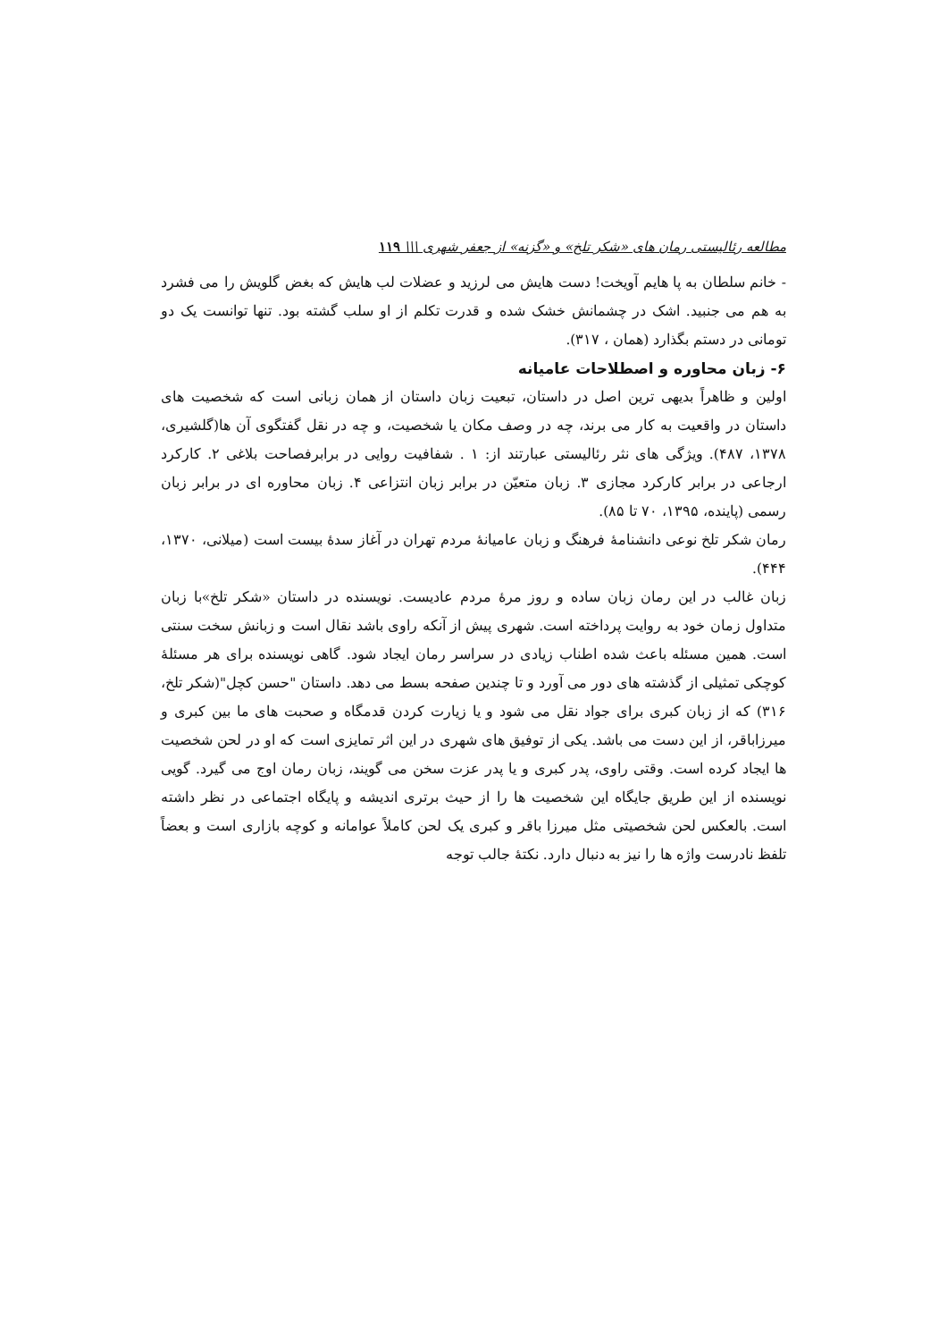مطالعه رئالیستی رمان های «شکر تلخ» و «گزنه» از جعفر شهری \\\ ۱۱۹
- خانم سلطان به پا هایم آویخت! دست هایش می لرزید و عضلات لب هایش که بغض گلویش را می فشرد به هم می جنبید. اشک در چشمانش خشک شده و قدرت تکلم از او سلب گشته بود. تنها توانست یک دو تومانی در دستم بگذارد (همان ، ۳۱۷).
۶- زبان محاوره و اصطلاحات عامیانه
اولین و ظاهراً بدیهی ترین اصل در داستان، تبعیت زبان داستان از همان زبانی است که شخصیت های داستان در واقعیت به کار می برند، چه در وصف مکان یا شخصیت، و چه در نقل گفتگوی آن ها(گلشیری، ۱۳۷۸، ۴۸۷). ویژگی های نثر رئالیستی عبارتند از: ۱ . شفافیت روایی در برابرفصاحت بلاغی ۲. کارکرد ارجاعی در برابر کارکرد مجازی ۳. زبان متعیّن در برابر زبان انتزاعی ۴. زبان محاوره ای در برابر زبان رسمی (پاینده، ۱۳۹۵، ۷۰ تا ۸۵).
رمان شکر تلخ نوعی دانشنامهٔ فرهنگ و زبان عامیانهٔ مردم تهران در آغاز سدهٔ بیست است (میلانی، ۱۳۷۰، ۴۴۴).
زبان غالب در این رمان زبان ساده و روز مرهٔ مردم عادیست. نویسنده در داستان «شکر تلخ»با زبان متداول زمان خود به روایت پرداخته است. شهری پیش از آنکه راوی باشد نقال است و زبانش سخت سنتی است. همین مسئله باعث شده اطناب زیادی در سراسر رمان ایجاد شود. گاهی نویسنده برای هر مسئلهٔ کوچکی تمثیلی از گذشته های دور می آورد و تا چندین صفحه بسط می دهد. داستان "حسن کچل"(شکر تلخ، ۳۱۶) که از زبان کبری برای جواد نقل می شود و یا زیارت کردن قدمگاه و صحبت های ما بین کبری و میرزاباقر، از این دست می باشد. یکی از توفیق های شهری در این اثر تمایزی است که او در لحن شخصیت ها ایجاد کرده است. وقتی راوی، پدر کبری و یا پدر عزت سخن می گویند، زبان رمان اوج می گیرد. گویی نویسنده از این طریق جایگاه این شخصیت ها را از حیث برتری اندیشه و پایگاه اجتماعی در نظر داشته است. بالعکس لحن شخصیتی مثل میرزا باقر و کبری یک لحن کاملاً عوامانه و کوچه بازاری است و بعضاً تلفظ نادرست واژه ها را نیز به دنبال دارد. نکتهٔ جالب توجه